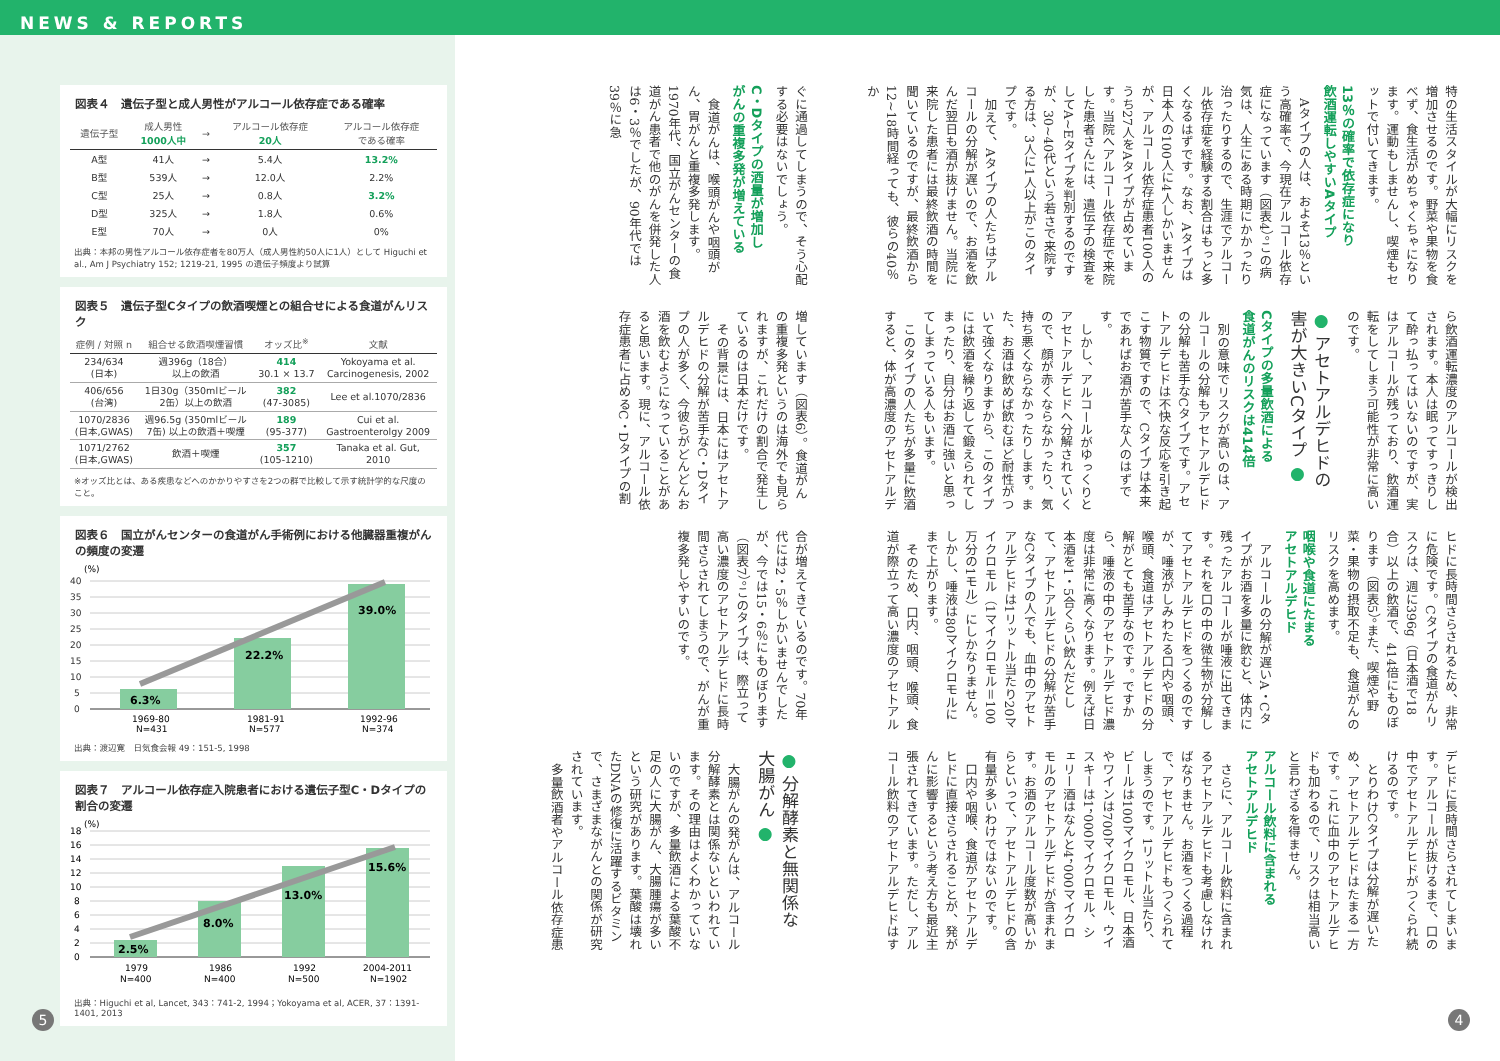NEWS & REPORTS
図表４　遺伝子型と成人男性がアルコール依存症である確率
| 遺伝子型 | 成人男性 1000人中 | → | アルコール依存症 20人 | アルコール依存症 である確率 |
| --- | --- | --- | --- | --- |
| A型 | 41人 | → | 5.4人 | 13.2% |
| B型 | 539人 | → | 12.0人 | 2.2% |
| C型 | 25人 | → | 0.8人 | 3.2% |
| D型 | 325人 | → | 1.8人 | 0.6% |
| E型 | 70人 | → | 0人 | 0% |
出典：本邦の男性アルコール依存症者を80万人（成人男性約50人に1人）として Higuchi et al., Am J Psychiatry 152; 1219-21, 1995 の遺伝子頻度より試算
図表５　遺伝子型Cタイプの飲酒喫煙との組合せによる食道がんリスク
| 症例 / 対照 n | 組合せる飲酒喫煙習慣 | オッズ比<sup>※</sup> | 文献 |
| --- | --- | --- | --- |
| 234/634 (日本) | 週396g（18合） 以上の飲酒 | 414 30.1 × 13.7 | Yokoyama et al. Carcinogenesis, 2002 |
| 406/656 (台湾) | 1日30g（350mlビール 2缶）以上の飲酒 | 382 (47-3085) | Lee et al.1070/2836 |
| 1070/2836 (日本,GWAS) | 週96.5g (350mlビール 7缶) 以上の飲酒＋喫煙 | 189 (95-377) | Cui et al. Gastroenterolgy 2009 |
| 1071/2762 (日本,GWAS) | 飲酒＋喫煙 | 357 (105-1210) | Tanaka et al. Gut, 2010 |
※オッズ比とは、ある疾患などへのかかりやすさを2つの群で比較して示す統計学的な尺度のこと。
図表６　国立がんセンターの食道がん手術例における他臓器重複がんの頻度の変遷
(%)
40
35
30
25
20
15
10
5
0
6.3%
22.2%
39.0%
1969-80
N=431
1981-91
N=577
1992-96
N=374
出典：渡辺寛　日気食会報 49：151-5, 1998
図表７　アルコール依存症入院患者における遺伝子型C・Dタイプの割合の変遷
(%)
18
16
14
12
10
8
6
4
2
0
2.5%
8.0%
13.0%
15.6%
1979
N=400
1986
N=400
1992
N=500
2004-2011
N=1902
出典：Higuchi et al, Lancet, 343：741-2, 1994；Yokoyama et al, ACER, 37：1391-1401, 2013
5
特の生活スタイルが大幅にリスクを増加させるのです。野菜や果物を食べず、食生活がめちゃくちゃになります。運動もしませんし、喫煙もセットで付いてきます。
13％の確率で依存症になり
飲酒運転しやすいAタイプ
Aタイプの人は、およそ13％という高確率で、今現在アルコール依存症になっています（図表4）。この病気は、人生にある時期にかかったり治ったりするので、生涯でアルコール依存症を経験する割合はもっと多くなるはずです。なお、Aタイプは日本人の100人に4人しかいませんが、アルコール依存症患者100人のうち27人をAタイプが占めています。当院へアルコール依存症で来院した患者さんには、遺伝子の検査をしてA~Eタイプを判別するのですが、30~40代という若さで来院する方は、3人に1人以上がこのタイプです。
加えて、Aタイプの人たちはアルコールの分解が遅いので、お酒を飲んだ翌日も酒が抜けません。当院に来院した患者には最終飲酒の時間を聞いているのですが、最終飲酒から12~18時間経っても、彼らの40％か
ら飲酒運転濃度のアルコールが検出されます。本人は眠ってすっきりして酔っ払ってはいないのですが、実はアルコールが残っており、飲酒運転をしてしまう可能性が非常に高いのです。
● アセトアルデヒドの
害が大きいCタイプ ●
Cタイプの多量飲酒による
食道がんのリスクは414倍
別の意味でリスクが高いのは、アルコールの分解もアセトアルデヒドの分解も苦手なCタイプです。アセトアルデヒドは不快な反応を引き起こす物質ですので、Cタイプは本来であればお酒が苦手な人のはずです。
しかし、アルコールがゆっくりとアセトアルデヒドへ分解されていくので、顔が赤くならなかったり、気持ち悪くならなかったりします。また、お酒は飲めば飲むほど耐性がついて強くなりますから、このタイプには飲酒を繰り返して鍛えられてしまったり、自分はお酒に強いと思ってしまっている人もいます。
このタイプの人たちが多量に飲酒すると、体が高濃度のアセトアルデ
ヒドに長時間さらされるため、非常に危険です。Cタイプの食道がんリスクは、週に396g（日本酒で18合）以上の飲酒で、414倍にものぼります（図表5）。また、喫煙や野菜・果物の摂取不足も、食道がんのリスクを高めます。
咽喉や食道にたまる
アセトアルデヒド
アルコールの分解が遅いA・Cタイプがお酒を多量に飲むと、体内に残ったアルコールが唾液に出てきます。それを口の中の微生物が分解してアセトアルデヒドをつくるのですが、唾液がしみわたる口内や咽頭、喉頭、食道はアセトアルデヒドの分解がとても苦手なのです。ですから、唾液の中のアセトアルデヒド濃度は非常に高くなります。例えば日本酒を1・5合くらい飲んだとして、アセトアルデヒドの分解が苦手なCタイプの人でも、血中のアセトアルデヒドは1リットル当たり20マイクロモル（1マイクロモル＝100万分の1モル）にしかなりません。しかし、唾液は80マイクロモルにまで上がります。
そのため、口内、咽頭、喉頭、食道が際立って高い濃度のアセトアル
デヒドに長時間さらされてしまいます。アルコールが抜けるまで、口の中でアセトアルデヒドがつくられ続けるのです。
とりわけCタイプは分解が遅いため、アセトアルデヒドはたまる一方です。これに血中のアセトアルデヒドも加わるので、リスクは相当高いと言わざるを得ません。
アルコール飲料に含まれる
アセトアルデヒド
さらに、アルコール飲料に含まれるアセトアルデヒドも考慮しなければなりません。お酒をつくる過程で、アセトアルデヒドもつくられてしまうのです。1リットル当たり、ビールは100マイクロモル、日本酒やワインは700マイクロモル、ウイスキーは1，000マイクロモル、シェリー酒はなんと4，000マイクロモルのアセトアルデヒドが含まれます。お酒のアルコール度数が高いからといって、アセトアルデヒドの含有量が多いわけではないのです。
口内や咽喉、食道がアセトアルデヒドに直接さらされることが、発がんに影響するという考え方も最近主張されてきています。ただし、アルコール飲料のアセトアルデヒドはす
ぐに通過してしまうので、そう心配する必要はないでしょう。
C・Dタイプの酒量が増加し
がんの重複多発が増えている
食道がんは、喉頭がんや咽頭がん、胃がんと重複多発します。1970年代、国立がんセンターの食道がん患者で他のがんを併発した人は6・3％でしたが、90年代では39％に急
増しています（図表6）。食道がんの重複多発というのは海外でも見られますが、これだけの割合で発生しているのは日本だけです。
その背景には、日本にはアセトアルデヒドの分解が苦手なC・Dタイプの人が多く、今彼らがどんどんお酒を飲むようになっていることがあると思います。現に、アルコール依存症患者に占めるC・Dタイプの割
合が増えてきているのです。70年代には2・5％しかいませんでしたが、今では15・6％にものぼります（図表7）。このタイプは、際立って高い濃度のアセトアルデヒドに長時間さらされてしまうので、がんが重複多発しやすいのです。
● 分解酵素と無関係な
大腸がん ●
大腸がんの発がんは、アルコール分解酵素とは関係ないといわれています。その理由はよくわかっていないのですが、多量飲酒による葉酸不足の人に大腸がん、大腸腫瘍が多いという研究があります。葉酸は壊れたDNAの修復に活躍するビタミンで、さまざまながんとの関係が研究されています。
多量飲酒者やアルコール依存症患
4